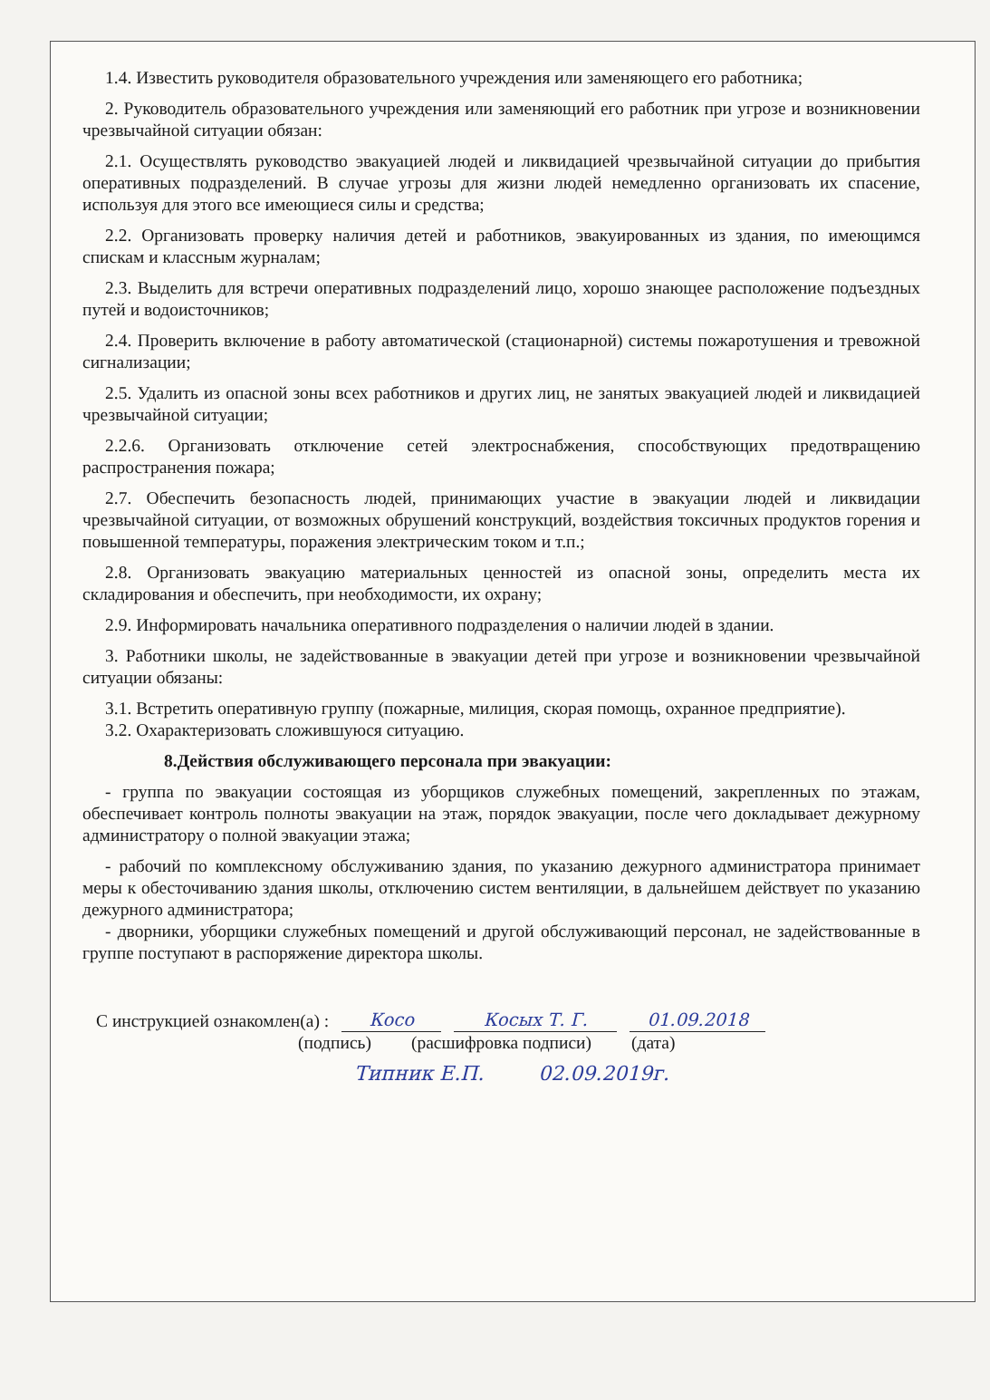1.4. Известить руководителя образовательного учреждения или заменяющего его работника;
2. Руководитель образовательного учреждения или заменяющий его работник при угрозе и возникновении чрезвычайной ситуации обязан:
2.1. Осуществлять руководство эвакуацией людей и ликвидацией чрезвычайной ситуации до прибытия оперативных подразделений. В случае угрозы для жизни людей немедленно организовать их спасение, используя для этого все имеющиеся силы и средства;
2.2. Организовать проверку наличия детей и работников, эвакуированных из здания, по имеющимся спискам и классным журналам;
2.3. Выделить для встречи оперативных подразделений лицо, хорошо знающее расположение подъездных путей и водоисточников;
2.4. Проверить включение в работу автоматической (стационарной) системы пожаротушения и тревожной сигнализации;
2.5. Удалить из опасной зоны всех работников и других лиц, не занятых эвакуацией людей и ликвидацией чрезвычайной ситуации;
2.2.6. Организовать отключение сетей электроснабжения, способствующих предотвращению распространения пожара;
2.7. Обеспечить безопасность людей, принимающих участие в эвакуации людей и ликвидации чрезвычайной ситуации, от возможных обрушений конструкций, воздействия токсичных продуктов горения и повышенной температуры, поражения электрическим током и т.п.;
2.8. Организовать эвакуацию материальных ценностей из опасной зоны, определить места их складирования и обеспечить, при необходимости, их охрану;
2.9. Информировать начальника оперативного подразделения о наличии людей в здании.
3. Работники школы, не задействованные в эвакуации детей при угрозе и возникновении чрезвычайной ситуации обязаны:
3.1. Встретить оперативную группу (пожарные, милиция, скорая помощь, охранное предприятие).
3.2. Охарактеризовать сложившуюся ситуацию.
8.Действия обслуживающего персонала при эвакуации:
- группа по эвакуации состоящая из уборщиков служебных помещений, закрепленных по этажам, обеспечивает контроль полноты эвакуации на этаж, порядок эвакуации, после чего докладывает дежурному администратору о полной эвакуации этажа;
- рабочий по комплексному обслуживанию здания, по указанию дежурного администратора принимает меры к обесточиванию здания школы, отключению систем вентиляции, в дальнейшем действует по указанию дежурного администратора;
- дворники, уборщики служебных помещений и другой обслуживающий персонал, не задействованные в группе поступают в распоряжение директора школы.
С инструкцией ознакомлен(а) : Косо Косых Т. Г. 01.09.2018
(подпись) (расшифровка подписи) (дата)
Типник Е.П. 02.09.2019г.